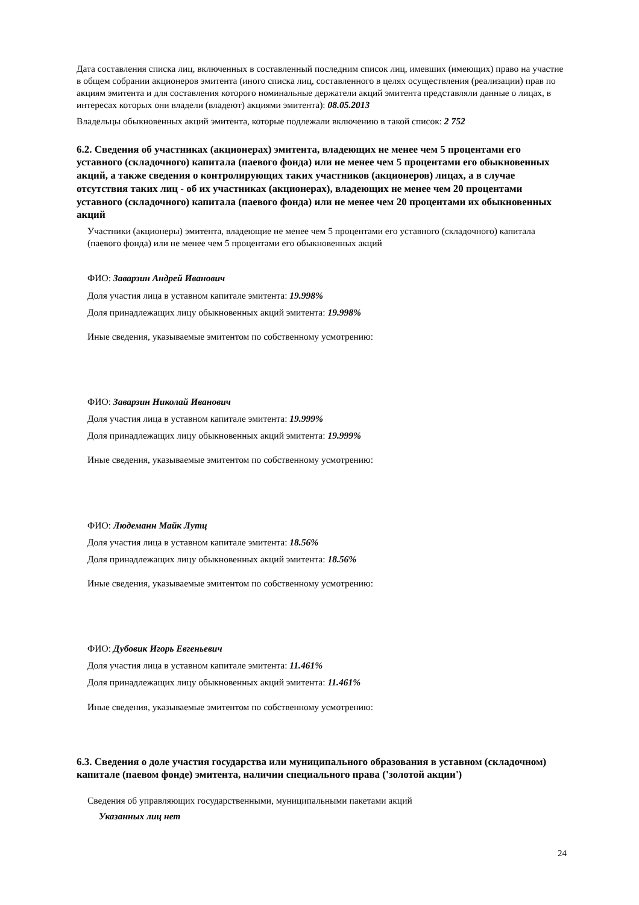Дата составления списка лиц, включенных в составленный последним список лиц, имевших (имеющих) право на участие в общем собрании акционеров эмитента (иного списка лиц, составленного в целях осуществления (реализации) прав по акциям эмитента и для составления которого номинальные держатели акций эмитента представляли данные о лицах, в интересах которых они владели (владеют) акциями эмитента): 08.05.2013
Владельцы обыкновенных акций эмитента, которые подлежали включению в такой список: 2 752
6.2. Сведения об участниках (акционерах) эмитента, владеющих не менее чем 5 процентами его уставного (складочного) капитала (паевого фонда) или не менее чем 5 процентами его обыкновенных акций, а также сведения о контролирующих таких участников (акционеров) лицах, а в случае отсутствия таких лиц - об их участниках (акционерах), владеющих не менее чем 20 процентами уставного (складочного) капитала (паевого фонда) или не менее чем 20 процентами их обыкновенных акций
Участники (акционеры) эмитента, владеющие не менее чем 5 процентами его уставного (складочного) капитала (паевого фонда) или не менее чем 5 процентами его обыкновенных акций
ФИО: Заварзин Андрей Иванович
Доля участия лица в уставном капитале эмитента: 19.998%
Доля принадлежащих лицу обыкновенных акций эмитента: 19.998%
Иные сведения, указываемые эмитентом по собственному усмотрению:
ФИО: Заварзин Николай Иванович
Доля участия лица в уставном капитале эмитента: 19.999%
Доля принадлежащих лицу обыкновенных акций эмитента: 19.999%
Иные сведения, указываемые эмитентом по собственному усмотрению:
ФИО: Людеманн Майк Лутц
Доля участия лица в уставном капитале эмитента: 18.56%
Доля принадлежащих лицу обыкновенных акций эмитента: 18.56%
Иные сведения, указываемые эмитентом по собственному усмотрению:
ФИО: Дубовик Игорь Евгеньевич
Доля участия лица в уставном капитале эмитента: 11.461%
Доля принадлежащих лицу обыкновенных акций эмитента: 11.461%
Иные сведения, указываемые эмитентом по собственному усмотрению:
6.3. Сведения о доле участия государства или муниципального образования в уставном (складочном) капитале (паевом фонде) эмитента, наличии специального права ('золотой акции')
Сведения об управляющих государственными, муниципальными пакетами акций
Указанных лиц нет
24